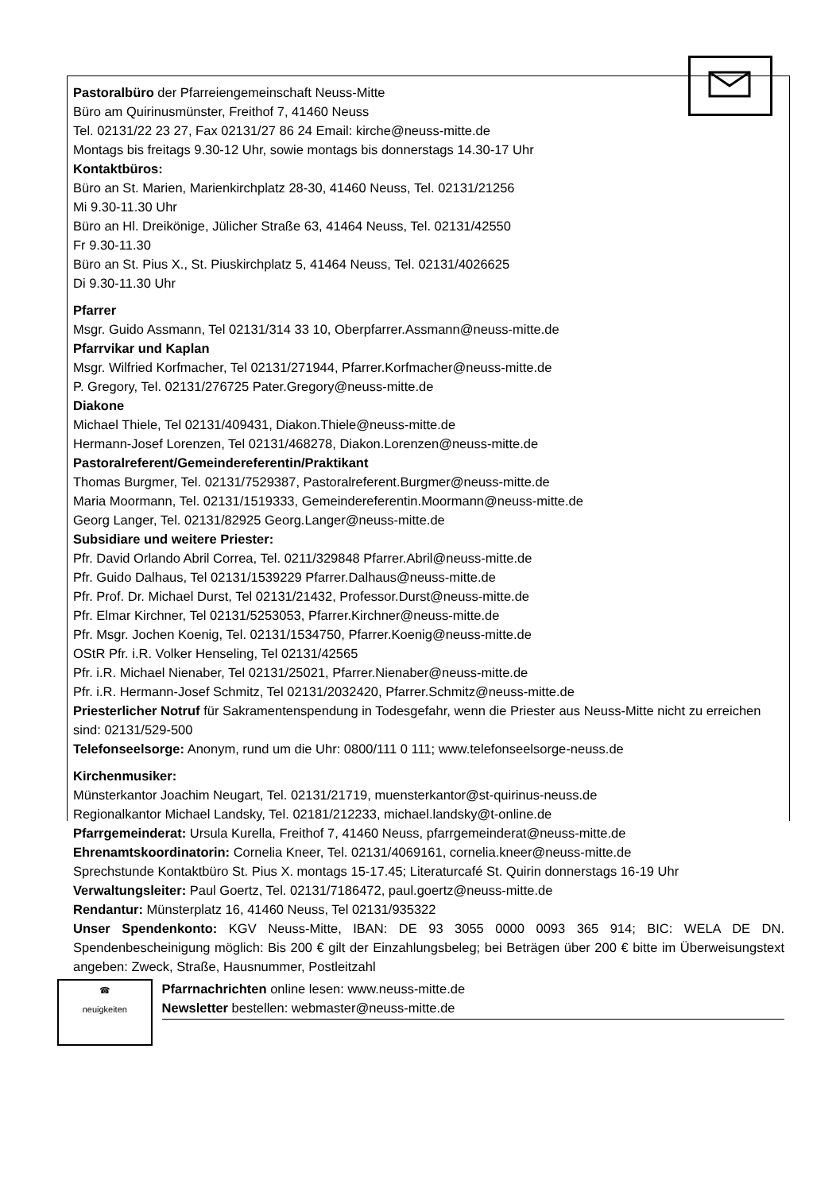Pastoralbüro der Pfarreiengemeinschaft Neuss-Mitte
Büro am Quirinusmünster, Freithof 7, 41460 Neuss
Tel. 02131/22 23 27, Fax 02131/27 86 24 Email: kirche@neuss-mitte.de
Montags bis freitags 9.30-12 Uhr, sowie montags bis donnerstags 14.30-17 Uhr
Kontaktbüros:
Büro an St. Marien, Marienkirchplatz 28-30, 41460 Neuss, Tel. 02131/21256
Mi 9.30-11.30 Uhr
Büro an Hl. Dreikönige, Jülicher Straße 63, 41464 Neuss, Tel. 02131/42550
Fr 9.30-11.30
Büro an St. Pius X., St. Piuskirchplatz 5, 41464 Neuss, Tel. 02131/4026625
Di 9.30-11.30 Uhr
Pfarrer
Msgr. Guido Assmann, Tel 02131/314 33 10, Oberpfarrer.Assmann@neuss-mitte.de
Pfarrvikar und Kaplan
Msgr. Wilfried Korfmacher, Tel 02131/271944, Pfarrer.Korfmacher@neuss-mitte.de
P. Gregory, Tel. 02131/276725 Pater.Gregory@neuss-mitte.de
Diakone
Michael Thiele, Tel 02131/409431, Diakon.Thiele@neuss-mitte.de
Hermann-Josef Lorenzen, Tel 02131/468278, Diakon.Lorenzen@neuss-mitte.de
Pastoralreferent/Gemeindereferentin/Praktikant
Thomas Burgmer, Tel. 02131/7529387, Pastoralreferent.Burgmer@neuss-mitte.de
Maria Moormann, Tel. 02131/1519333, Gemeindereferentin.Moormann@neuss-mitte.de
Georg Langer, Tel. 02131/82925 Georg.Langer@neuss-mitte.de
Subsidiare und weitere Priester:
Pfr. David Orlando Abril Correa, Tel. 0211/329848 Pfarrer.Abril@neuss-mitte.de
Pfr. Guido Dalhaus, Tel 02131/1539229 Pfarrer.Dalhaus@neuss-mitte.de
Pfr. Prof. Dr. Michael Durst, Tel 02131/21432, Professor.Durst@neuss-mitte.de
Pfr. Elmar Kirchner, Tel 02131/5253053, Pfarrer.Kirchner@neuss-mitte.de
Pfr. Msgr. Jochen Koenig, Tel. 02131/1534750, Pfarrer.Koenig@neuss-mitte.de
OStR Pfr. i.R. Volker Henseling, Tel 02131/42565
Pfr. i.R. Michael Nienaber, Tel 02131/25021, Pfarrer.Nienaber@neuss-mitte.de
Pfr. i.R. Hermann-Josef Schmitz, Tel 02131/2032420, Pfarrer.Schmitz@neuss-mitte.de
Priesterlicher Notruf für Sakramentenspendung in Todesgefahr, wenn die Priester aus Neuss-Mitte nicht zu erreichen sind: 02131/529-500
Telefonseelsorge: Anonym, rund um die Uhr: 0800/111 0 111; www.telefonseelsorge-neuss.de
Kirchenmusiker:
Münsterkantor Joachim Neugart, Tel. 02131/21719, muensterkantor@st-quirinus-neuss.de
Regionalkantor Michael Landsky, Tel. 02181/212233, michael.landsky@t-online.de
Pfarrgemeinderat: Ursula Kurella, Freithof 7, 41460 Neuss, pfarrgemeinderat@neuss-mitte.de
Ehrenamtskoordinatorin: Cornelia Kneer, Tel. 02131/4069161, cornelia.kneer@neuss-mitte.de
Sprechstunde Kontaktbüro St. Pius X. montags 15-17.45; Literaturcafé St. Quirin donnerstags 16-19 Uhr
Verwaltungsleiter: Paul Goertz, Tel. 02131/7186472, paul.goertz@neuss-mitte.de
Rendantur: Münsterplatz 16, 41460 Neuss, Tel 02131/935322
Unser Spendenkonto: KGV Neuss-Mitte, IBAN: DE 93 3055 0000 0093 365 914; BIC: WELA DE DN. Spendenbescheinigung möglich: Bis 200 € gilt der Einzahlungsbeleg; bei Beträgen über 200 € bitte im Überweisungstext angeben: Zweck, Straße, Hausnummer, Postleitzahl
☎
neuigkeiten
Pfarrnachrichten online lesen: www.neuss-mitte.de
Newsletter bestellen: webmaster@neuss-mitte.de